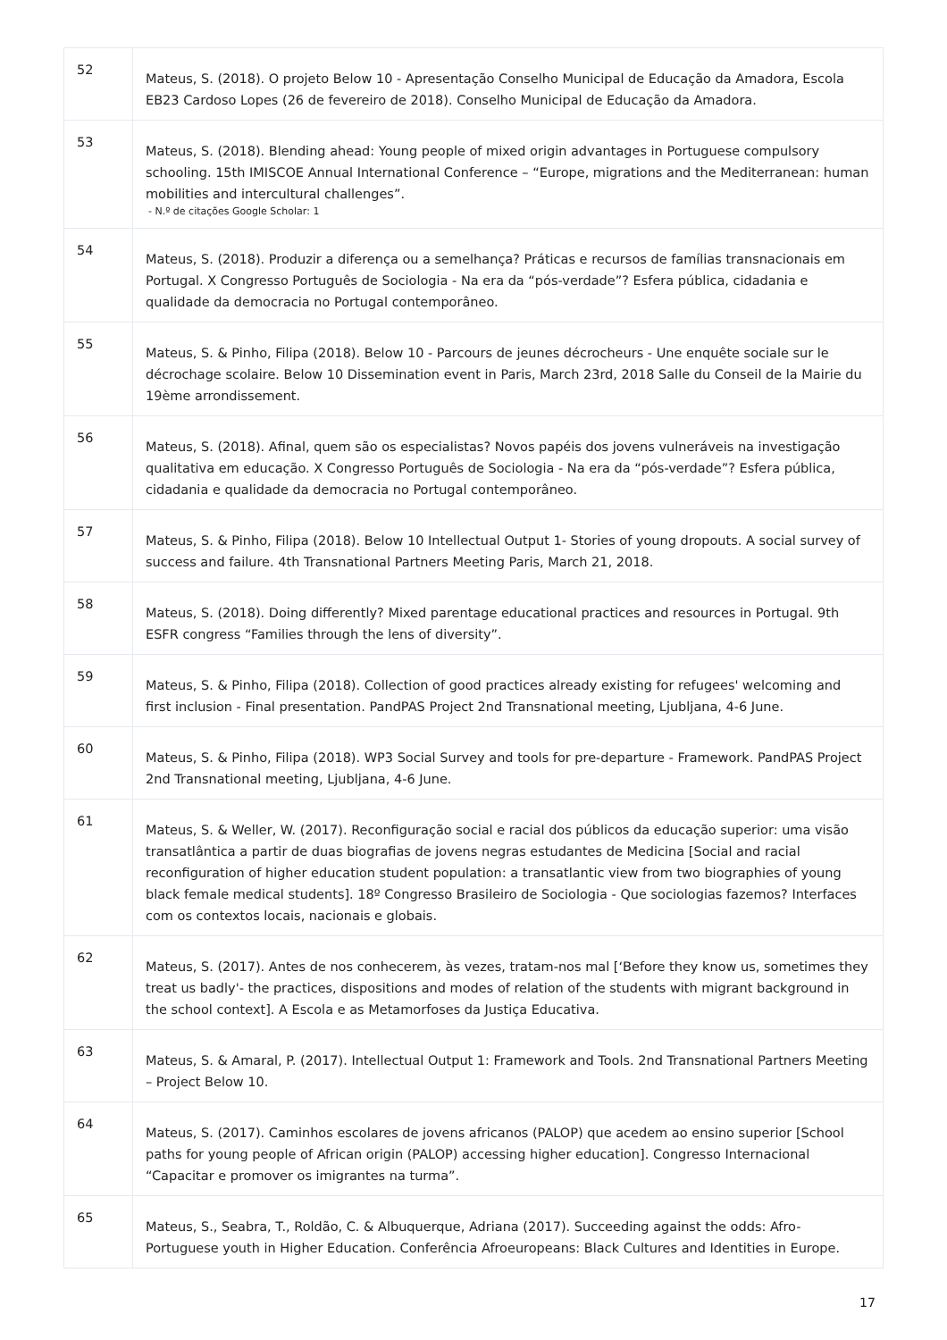| 52 | Mateus, S. (2018). O projeto Below 10 - Apresentação Conselho Municipal de Educação da Amadora, Escola EB23 Cardoso Lopes (26 de fevereiro de 2018). Conselho Municipal de Educação da Amadora. |
| 53 | Mateus, S. (2018). Blending ahead: Young people of mixed origin advantages in Portuguese compulsory schooling. 15th IMISCOE Annual International Conference – “Europe, migrations and the Mediterranean: human mobilities and intercultural challenges”. - N.º de citações Google Scholar: 1 |
| 54 | Mateus, S. (2018). Produzir a diferença ou a semelhança? Práticas e recursos de famílias transnacionais em Portugal. X Congresso Português de Sociologia - Na era da “pós-verdade”? Esfera pública, cidadania e qualidade da democracia no Portugal contemporâneo. |
| 55 | Mateus, S. & Pinho, Filipa (2018). Below 10 - Parcours de jeunes décrocheurs - Une enquête sociale sur le décrochage scolaire. Below 10 Dissemination event in Paris, March 23rd, 2018 Salle du Conseil de la Mairie du 19ème arrondissement. |
| 56 | Mateus, S. (2018). Afinal, quem são os especialistas? Novos papéis dos jovens vulneráveis na investigação qualitativa em educação. X Congresso Português de Sociologia - Na era da “pós-verdade”? Esfera pública, cidadania e qualidade da democracia no Portugal contemporâneo. |
| 57 | Mateus, S. & Pinho, Filipa (2018). Below 10 Intellectual Output 1- Stories of young dropouts. A social survey of success and failure. 4th Transnational Partners Meeting Paris, March 21, 2018. |
| 58 | Mateus, S. (2018). Doing differently? Mixed parentage educational practices and resources in Portugal. 9th ESFR congress “Families through the lens of diversity”. |
| 59 | Mateus, S. & Pinho, Filipa (2018). Collection of good practices already existing for refugees' welcoming and first inclusion - Final presentation. PandPAS Project 2nd Transnational meeting, Ljubljana, 4-6 June. |
| 60 | Mateus, S. & Pinho, Filipa (2018). WP3 Social Survey and tools for pre-departure - Framework. PandPAS Project 2nd Transnational meeting, Ljubljana, 4-6 June. |
| 61 | Mateus, S. & Weller, W. (2017). Reconfiguração social e racial dos públicos da educação superior: uma visão transatlântica a partir de duas biografias de jovens negras estudantes de Medicina [Social and racial reconfiguration of higher education student population: a transatlantic view from two biographies of young black female medical students]. 18º Congresso Brasileiro de Sociologia - Que sociologias fazemos? Interfaces com os contextos locais, nacionais e globais. |
| 62 | Mateus, S. (2017). Antes de nos conhecerem, às vezes, tratam-nos mal [‘Before they know us, sometimes they treat us badly'- the practices, dispositions and modes of relation of the students with migrant background in the school context]. A Escola e as Metamorfoses da Justiça Educativa. |
| 63 | Mateus, S. & Amaral, P. (2017). Intellectual Output 1: Framework and Tools. 2nd Transnational Partners Meeting – Project Below 10. |
| 64 | Mateus, S. (2017). Caminhos escolares de jovens africanos (PALOP) que acedem ao ensino superior [School paths for young people of African origin (PALOP) accessing higher education]. Congresso Internacional “Capacitar e promover os imigrantes na turma”. |
| 65 | Mateus, S., Seabra, T., Roldão, C. & Albuquerque, Adriana (2017). Succeeding against the odds: Afro-Portuguese youth in Higher Education. Conferência Afroeuropeans: Black Cultures and Identities in Europe. |
17